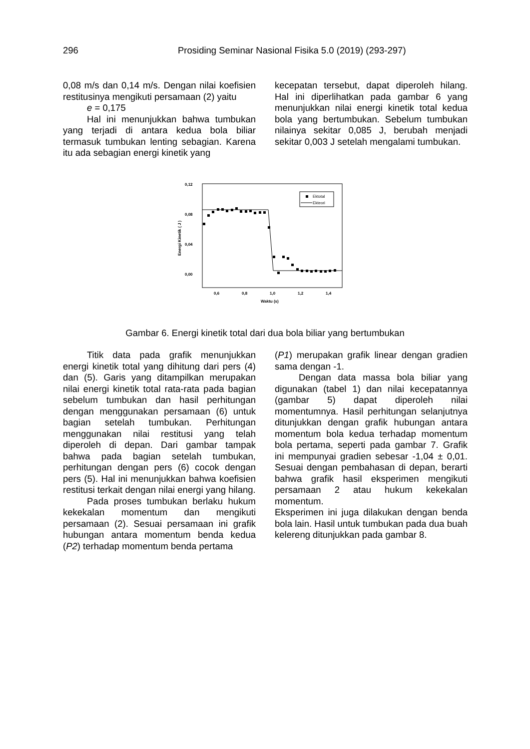296 Prosiding Seminar Nasional Fisika 5.0 (2019) (293-297)
0,08 m/s dan 0,14 m/s. Dengan nilai koefisien restitusinya mengikuti persamaan (2) yaitu
e = 0,175
Hal ini menunjukkan bahwa tumbukan yang terjadi di antara kedua bola biliar termasuk tumbukan lenting sebagian. Karena itu ada sebagian energi kinetik yang
kecepatan tersebut, dapat diperoleh hilang. Hal ini diperlihatkan pada gambar 6 yang menunjukkan nilai energi kinetik total kedua bola yang bertumbukan. Sebelum tumbukan nilainya sekitar 0,085 J, berubah menjadi sekitar 0,003 J setelah mengalami tumbukan.
0,12
0,08
0,04
0,00
0,6
0,8
1,0
1,2
1,4
Waktu (s)
Energi Kinetik ( J )
Ektotal
Ekteori
Gambar 6. Energi kinetik total dari dua bola biliar yang bertumbukan
Titik data pada grafik menunjukkan energi kinetik total yang dihitung dari pers (4) dan (5). Garis yang ditampilkan merupakan nilai energi kinetik total rata-rata pada bagian sebelum tumbukan dan hasil perhitungan dengan menggunakan persamaan (6) untuk bagian setelah tumbukan. Perhitungan menggunakan nilai restitusi yang telah diperoleh di depan. Dari gambar tampak bahwa pada bagian setelah tumbukan, perhitungan dengan pers (6) cocok dengan pers (5). Hal ini menunjukkan bahwa koefisien restitusi terkait dengan nilai energi yang hilang.
Pada proses tumbukan berlaku hukum kekekalan momentum dan mengikuti persamaan (2). Sesuai persamaan ini grafik hubungan antara momentum benda kedua (P2) terhadap momentum benda pertama
(P1) merupakan grafik linear dengan gradien sama dengan -1.
Dengan data massa bola biliar yang digunakan (tabel 1) dan nilai kecepatannya (gambar 5) dapat diperoleh nilai momentumnya. Hasil perhitungan selanjutnya ditunjukkan dengan grafik hubungan antara momentum bola kedua terhadap momentum bola pertama, seperti pada gambar 7. Grafik ini mempunyai gradien sebesar -1,04 ± 0,01. Sesuai dengan pembahasan di depan, berarti bahwa grafik hasil eksperimen mengikuti persamaan 2 atau hukum kekekalan momentum.
Eksperimen ini juga dilakukan dengan benda bola lain. Hasil untuk tumbukan pada dua buah kelereng ditunjukkan pada gambar 8.